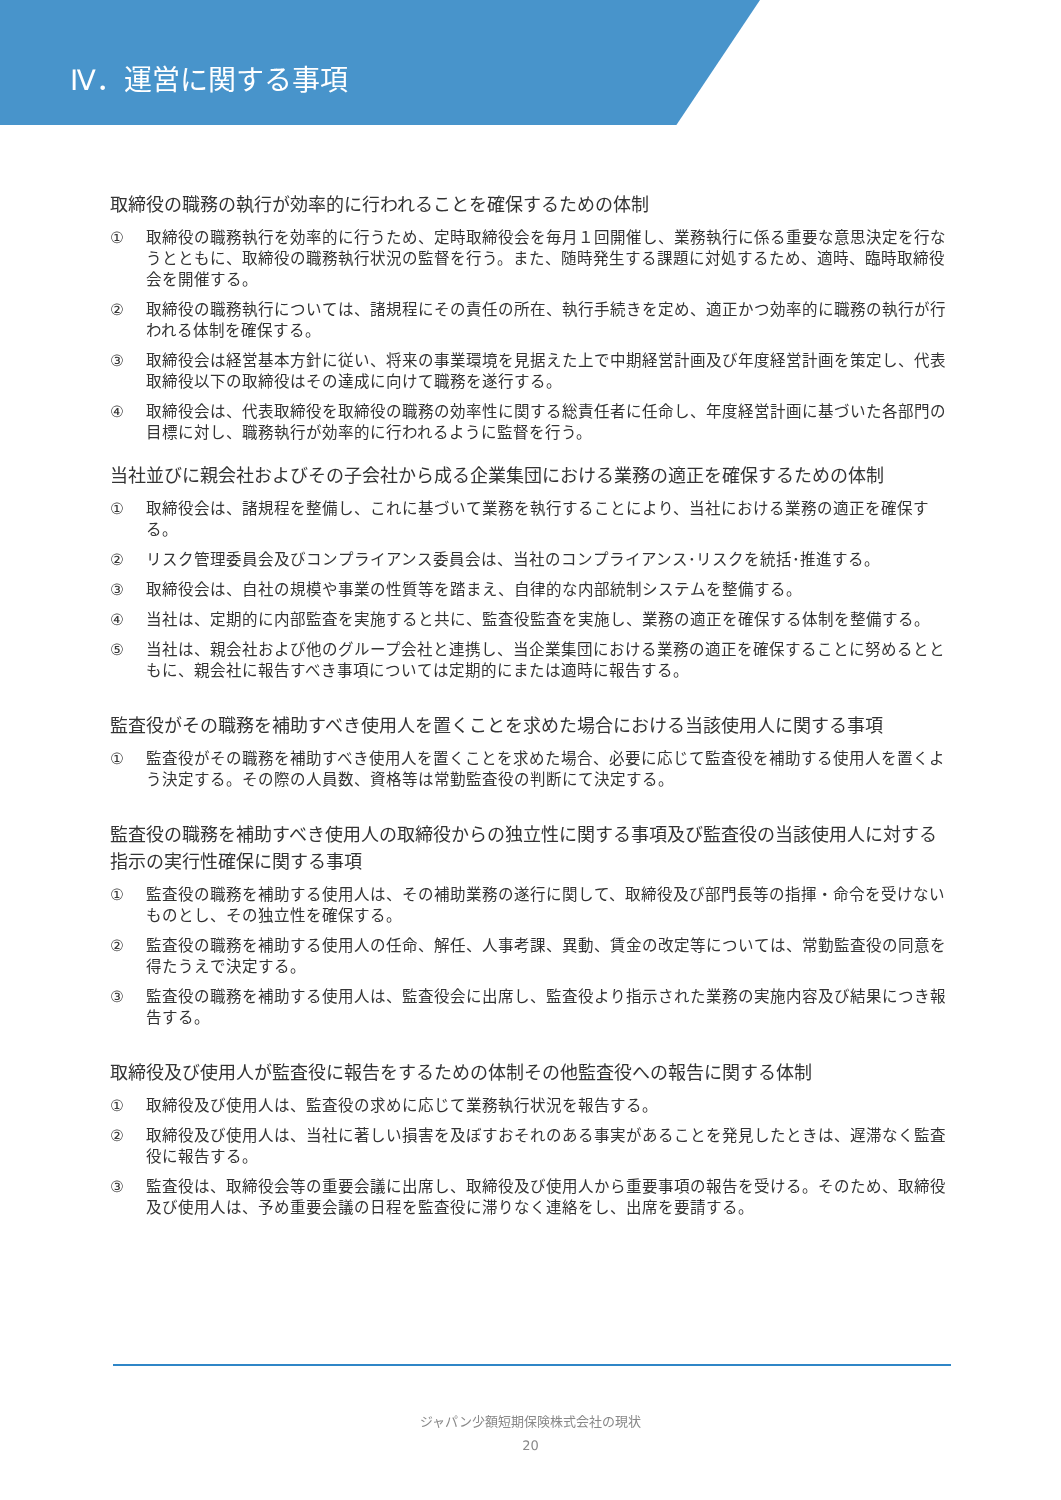Ⅳ．運営に関する事項
取締役の職務の執行が効率的に行われることを確保するための体制
① 取締役の職務執行を効率的に行うため、定時取締役会を毎月１回開催し、業務執行に係る重要な意思決定を行なうとともに、取締役の職務執行状況の監督を行う。また、随時発生する課題に対処するため、適時、臨時取締役会を開催する。
② 取締役の職務執行については、諸規程にその責任の所在、執行手続きを定め、適正かつ効率的に職務の執行が行われる体制を確保する。
③ 取締役会は経営基本方針に従い、将来の事業環境を見据えた上で中期経営計画及び年度経営計画を策定し、代表取締役以下の取締役はその達成に向けて職務を遂行する。
④ 取締役会は、代表取締役を取締役の職務の効率性に関する総責任者に任命し、年度経営計画に基づいた各部門の目標に対し、職務執行が効率的に行われるように監督を行う。
当社並びに親会社およびその子会社から成る企業集団における業務の適正を確保するための体制
① 取締役会は、諸規程を整備し、これに基づいて業務を執行することにより、当社における業務の適正を確保する。
② リスク管理委員会及びコンプライアンス委員会は、当社のコンプライアンス･リスクを統括･推進する。
③ 取締役会は、自社の規模や事業の性質等を踏まえ、自律的な内部統制システムを整備する。
④ 当社は、定期的に内部監査を実施すると共に、監査役監査を実施し、業務の適正を確保する体制を整備する。
⑤ 当社は、親会社および他のグループ会社と連携し、当企業集団における業務の適正を確保することに努めるとともに、親会社に報告すべき事項については定期的にまたは適時に報告する。
監査役がその職務を補助すべき使用人を置くことを求めた場合における当該使用人に関する事項
① 監査役がその職務を補助すべき使用人を置くことを求めた場合、必要に応じて監査役を補助する使用人を置くよう決定する。その際の人員数、資格等は常勤監査役の判断にて決定する。
監査役の職務を補助すべき使用人の取締役からの独立性に関する事項及び監査役の当該使用人に対する指示の実行性確保に関する事項
① 監査役の職務を補助する使用人は、その補助業務の遂行に関して、取締役及び部門長等の指揮・命令を受けないものとし、その独立性を確保する。
② 監査役の職務を補助する使用人の任命、解任、人事考課、異動、賃金の改定等については、常勤監査役の同意を得たうえで決定する。
③ 監査役の職務を補助する使用人は、監査役会に出席し、監査役より指示された業務の実施内容及び結果につき報告する。
取締役及び使用人が監査役に報告をするための体制その他監査役への報告に関する体制
① 取締役及び使用人は、監査役の求めに応じて業務執行状況を報告する。
② 取締役及び使用人は、当社に著しい損害を及ぼすおそれのある事実があることを発見したときは、遅滞なく監査役に報告する。
③ 監査役は、取締役会等の重要会議に出席し、取締役及び使用人から重要事項の報告を受ける。そのため、取締役及び使用人は、予め重要会議の日程を監査役に滞りなく連絡をし、出席を要請する。
ジャパン少額短期保険株式会社の現状
20